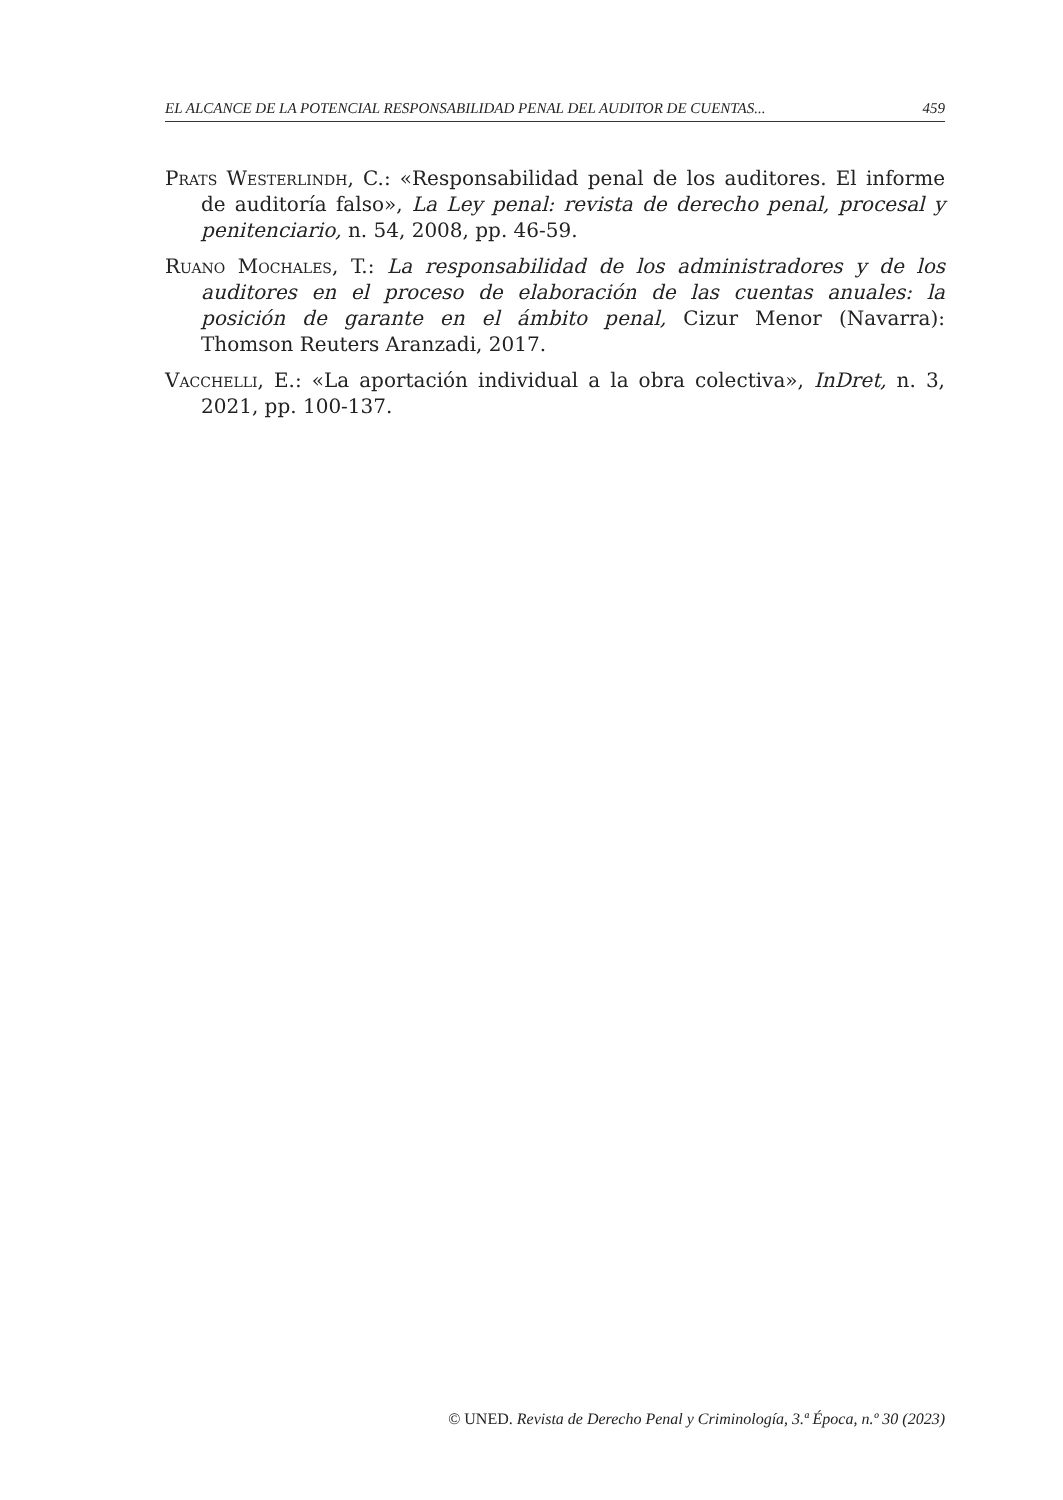EL ALCANCE DE LA POTENCIAL RESPONSABILIDAD PENAL DEL AUDITOR DE CUENTAS... 459
Prats Westerlindh, C.: «Responsabilidad penal de los auditores. El informe de auditoría falso», La Ley penal: revista de derecho penal, procesal y penitenciario, n. 54, 2008, pp. 46-59.
Ruano Mochales, T.: La responsabilidad de los administradores y de los auditores en el proceso de elaboración de las cuentas anuales: la posición de garante en el ámbito penal, Cizur Menor (Navarra): Thomson Reuters Aranzadi, 2017.
Vacchelli, E.: «La aportación individual a la obra colectiva», InDret, n. 3, 2021, pp. 100-137.
© UNED. Revista de Derecho Penal y Criminología, 3.ª Época, n.º 30 (2023)